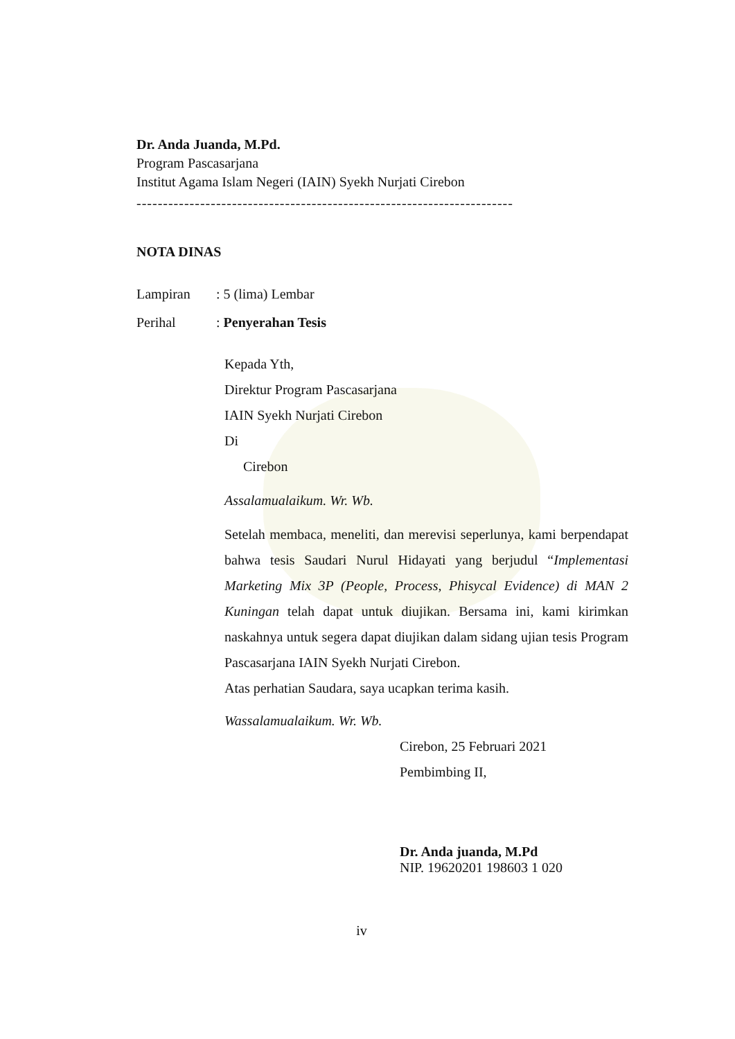Dr. Anda Juanda, M.Pd.
Program Pascasarjana
Institut Agama Islam Negeri (IAIN) Syekh Nurjati Cirebon
-----------------------------------------------------------------------
NOTA DINAS
Lampiran: 5 (lima) Lembar
Perihal: Penyerahan Tesis
Kepada Yth,
Direktur Program Pascasarjana
IAIN Syekh Nurjati Cirebon
Di
Cirebon
Assalamualaikum. Wr. Wb.
Setelah membaca, meneliti, dan merevisi seperlunya, kami berpendapat bahwa tesis Saudari Nurul Hidayati yang berjudul “Implementasi Marketing Mix 3P (People, Process, Phisycal Evidence) di MAN 2 Kuningan telah dapat untuk diujikan. Bersama ini, kami kirimkan naskahnya untuk segera dapat diujikan dalam sidang ujian tesis Program Pascasarjana IAIN Syekh Nurjati Cirebon.
Atas perhatian Saudara, saya ucapkan terima kasih.
Wassalamualaikum. Wr. Wb.
Cirebon, 25 Februari 2021
Pembimbing II,
Dr. Anda juanda, M.Pd
NIP. 19620201 198603 1 020
iv